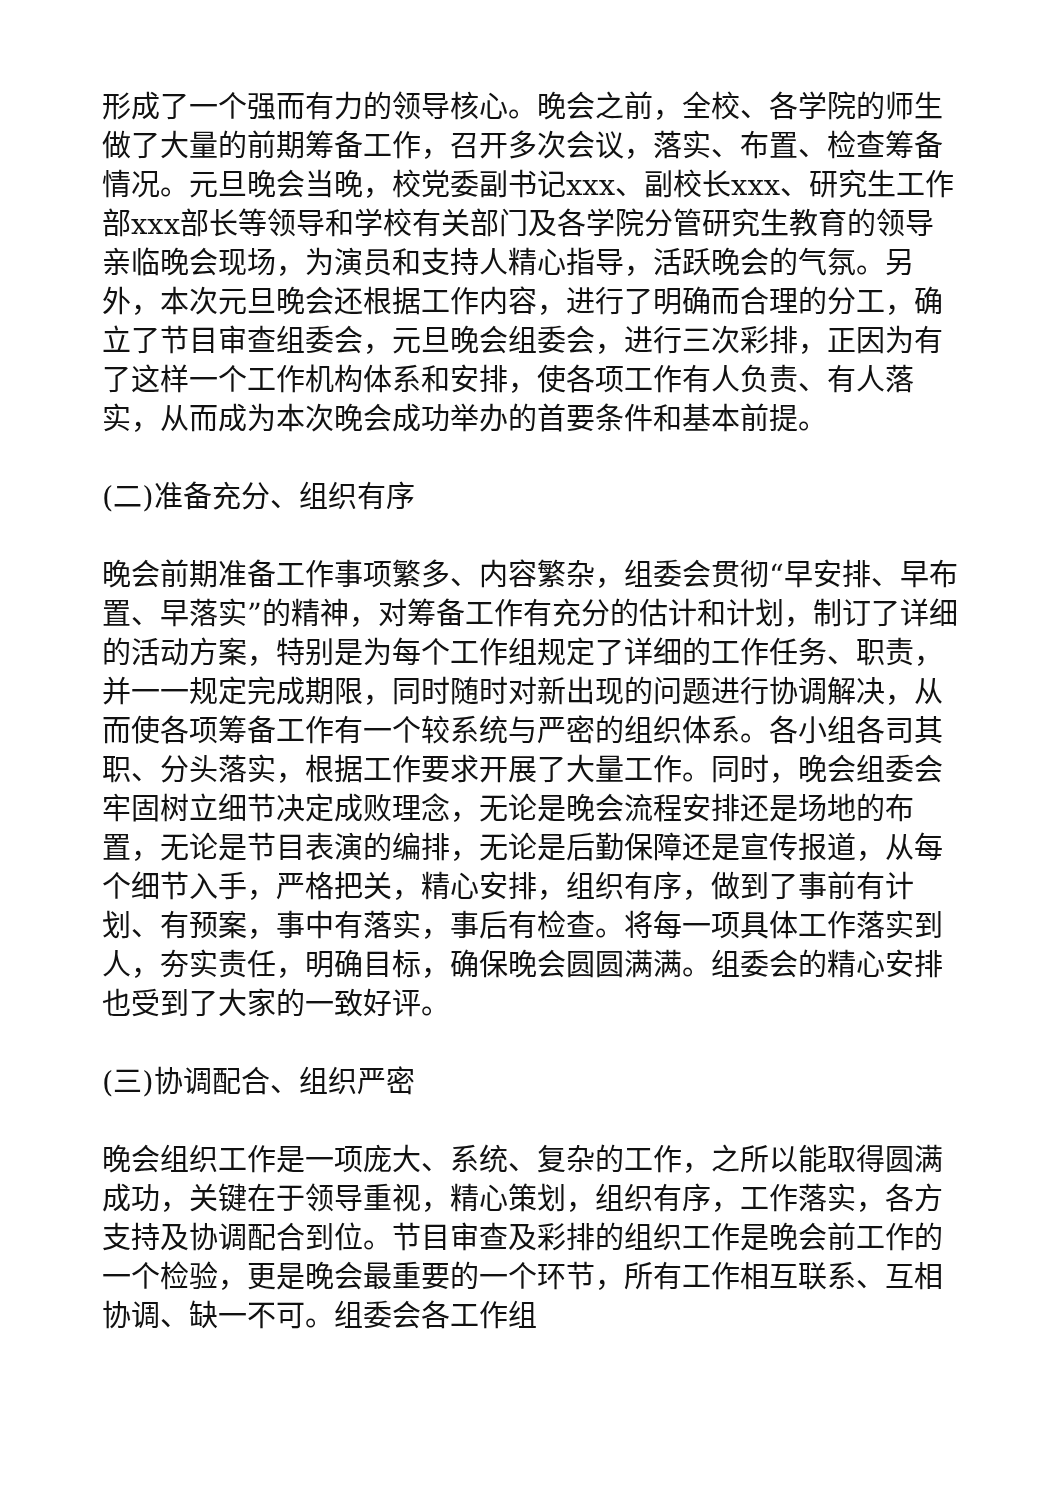形成了一个强而有力的领导核心。晚会之前，全校、各学院的师生做了大量的前期筹备工作，召开多次会议，落实、布置、检查筹备情况。元旦晚会当晚，校党委副书记xxx、副校长xxx、研究生工作部xxx部长等领导和学校有关部门及各学院分管研究生教育的领导亲临晚会现场，为演员和支持人精心指导，活跃晚会的气氛。另外，本次元旦晚会还根据工作内容，进行了明确而合理的分工，确立了节目审查组委会，元旦晚会组委会，进行三次彩排，正因为有了这样一个工作机构体系和安排，使各项工作有人负责、有人落实，从而成为本次晚会成功举办的首要条件和基本前提。
(二)准备充分、组织有序
晚会前期准备工作事项繁多、内容繁杂，组委会贯彻“早安排、早布置、早落实”的精神，对筹备工作有充分的估计和计划，制订了详细的活动方案，特别是为每个工作组规定了详细的工作任务、职责，并一一规定完成期限，同时随时对新出现的问题进行协调解决，从而使各项筹备工作有一个较系统与严密的组织体系。各小组各司其职、分头落实，根据工作要求开展了大量工作。同时，晚会组委会牢固树立细节决定成败理念，无论是晚会流程安排还是场地的布置，无论是节目表演的编排，无论是后勤保障还是宣传报道，从每个细节入手，严格把关，精心安排，组织有序，做到了事前有计划、有预案，事中有落实，事后有检查。将每一项具体工作落实到人，夯实责任，明确目标，确保晚会圆圆满满。组委会的精心安排也受到了大家的一致好评。
(三)协调配合、组织严密
晚会组织工作是一项庞大、系统、复杂的工作，之所以能取得圆满成功，关键在于领导重视，精心策划，组织有序，工作落实，各方支持及协调配合到位。节目审查及彩排的组织工作是晚会前工作的一个检验，更是晚会最重要的一个环节，所有工作相互联系、互相协调、缺一不可。组委会各工作组